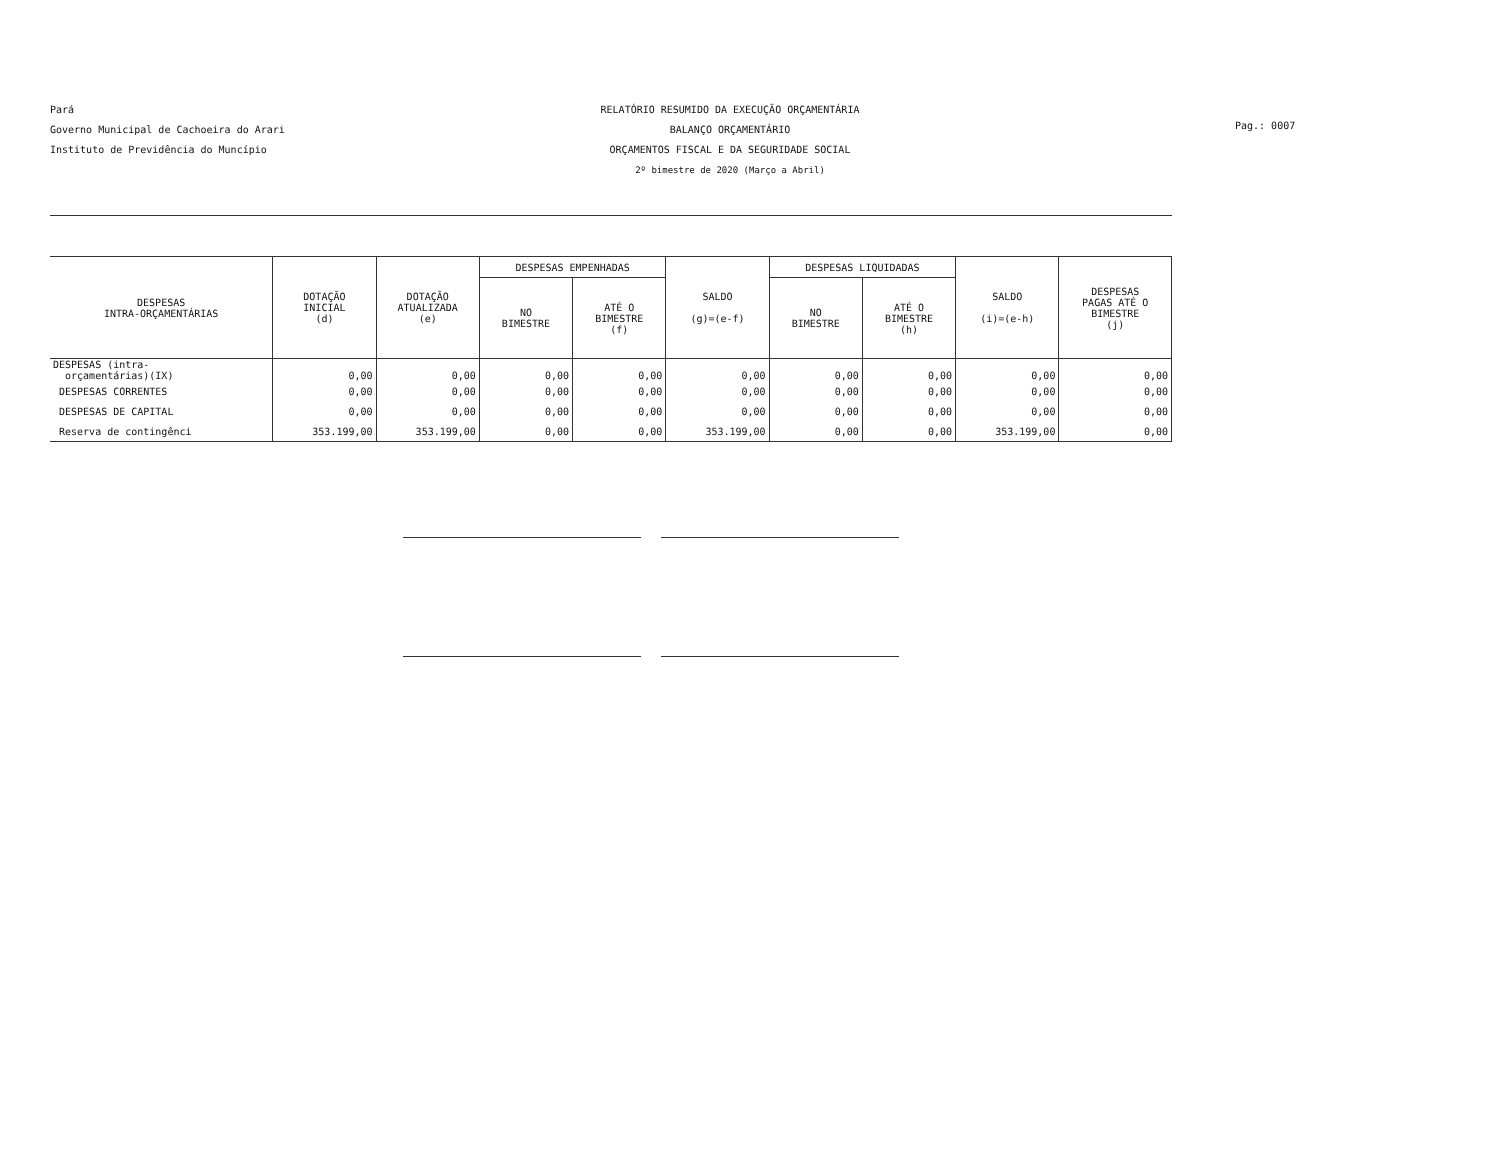Pará
Governo Municipal de Cachoeira do Arari
Instituto de Previdência do Muncípio
RELATÓRIO RESUMIDO DA EXECUÇÃO ORÇAMENTÁRIA
BALANÇO ORÇAMENTÁRIO
ORÇAMENTOS FISCAL E DA SEGURIDADE SOCIAL
2º bimestre de 2020 (Março a Abril)
Pag.: 0007
| DESPESAS INTRA-ORÇAMENTÁRIAS | DOTAÇÃO INICIAL (d) | DOTAÇÃO ATUALIZADA (e) | DESPESAS EMPENHADAS | | SALDO (g)=(e-f) | DESPESAS LIQUIDADAS | | SALDO (i)=(e-h) | DESPESAS PAGAS ATÉ O BIMESTRE (j) |
| --- | --- | --- | --- | --- | --- | --- | --- | --- | --- |
| | | | NO BIMESTRE | ATÉ O BIMESTRE (f) | | NO BIMESTRE | ATÉ O BIMESTRE (h) | | |
| DESPESAS (intra- orçamentárias)(IX) | 0,00 | 0,00 | 0,00 | 0,00 | 0,00 | 0,00 | 0,00 | 0,00 | 0,00 |
| DESPESAS CORRENTES | 0,00 | 0,00 | 0,00 | 0,00 | 0,00 | 0,00 | 0,00 | 0,00 | 0,00 |
| DESPESAS DE CAPITAL | 0,00 | 0,00 | 0,00 | 0,00 | 0,00 | 0,00 | 0,00 | 0,00 | 0,00 |
| Reserva de contingênci | 353.199,00 | 353.199,00 | 0,00 | 0,00 | 353.199,00 | 0,00 | 0,00 | 353.199,00 | 0,00 |